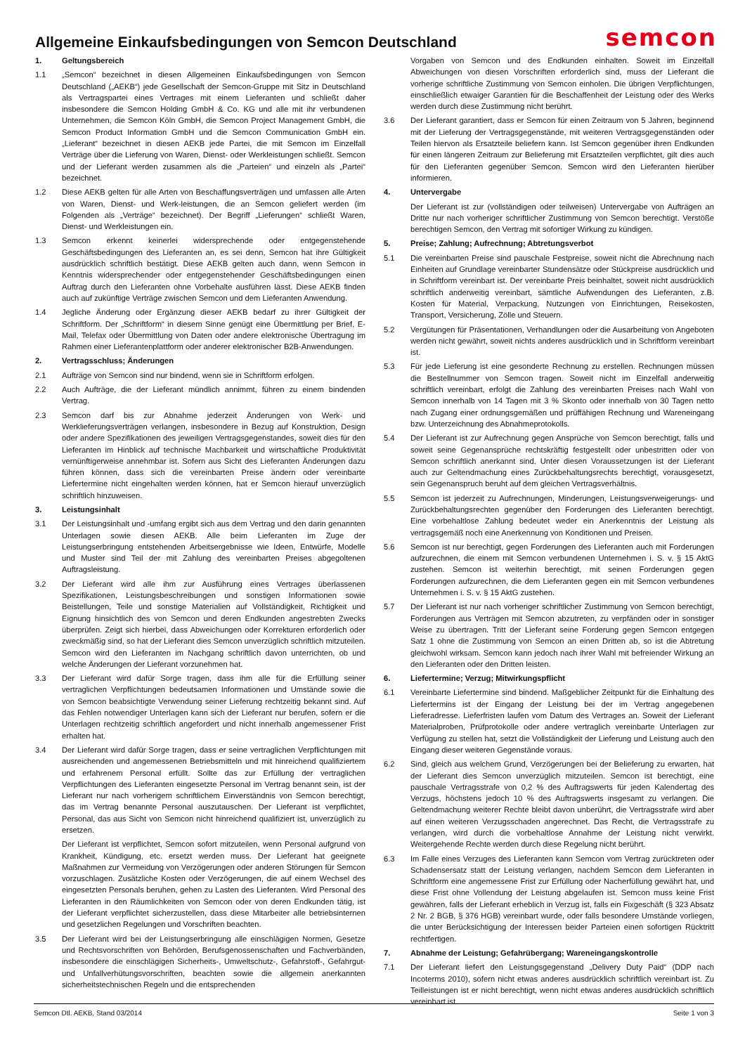Allgemeine Einkaufsbedingungen von Semcon Deutschland
semcon
1. Geltungsbereich
1.1 „Semcon“ bezeichnet in diesen Allgemeinen Einkaufsbedingungen von Semcon Deutschland („AEKB“) jede Gesellschaft der Semcon-Gruppe mit Sitz in Deutschland als Vertragspartei eines Vertrages mit einem Lieferanten und schließt daher insbesondere die Semcon Holding GmbH & Co. KG und alle mit ihr verbundenen Unternehmen, die Semcon Köln GmbH, die Semcon Project Management GmbH, die Semcon Product Information GmbH und die Semcon Communication GmbH ein. „Lieferant“ bezeichnet in diesen AEKB jede Partei, die mit Semcon im Einzelfall Verträge über die Lieferung von Waren, Dienst- oder Werkleistungen schließt. Semcon und der Lieferant werden zusammen als die „Parteien“ und einzeln als „Partei“ bezeichnet.
1.2 Diese AEKB gelten für alle Arten von Beschaffungsverträgen und umfassen alle Arten von Waren, Dienst- und Werk-leistungen, die an Semcon geliefert werden (im Folgenden als „Verträge“ bezeichnet). Der Begriff „Lieferungen“ schließt Waren, Dienst- und Werkleistungen ein.
1.3 Semcon erkennt keinerlei widersprechende oder entgegenstehende Geschäftsbedingungen des Lieferanten an, es sei denn, Semcon hat ihre Gültigkeit ausdrücklich schriftlich bestätigt. Diese AEKB gelten auch dann, wenn Semcon in Kenntnis widersprechender oder entgegenstehender Geschäftsbedingungen einen Auftrag durch den Lieferanten ohne Vorbehalte ausführen lässt. Diese AEKB finden auch auf zukünftige Verträge zwischen Semcon und dem Lieferanten Anwendung.
1.4 Jegliche Änderung oder Ergänzung dieser AEKB bedarf zu ihrer Gültigkeit der Schriftform. Der „Schriftform“ in diesem Sinne genügt eine Übermittlung per Brief, E-Mail, Telefax oder Übermittlung von Daten oder andere elektronische Übertragung im Rahmen einer Lieferantenplattform oder anderer elektronischer B2B-Anwendungen.
2. Vertragsschluss; Änderungen
2.1 Aufträge von Semcon sind nur bindend, wenn sie in Schriftform erfolgen.
2.2 Auch Aufträge, die der Lieferant mündlich annimmt, führen zu einem bindenden Vertrag.
2.3 Semcon darf bis zur Abnahme jederzeit Änderungen von Werk- und Werklieferungsverträgen verlangen, insbesondere in Bezug auf Konstruktion, Design oder andere Spezifikationen des jeweiligen Vertragsgegenstandes, soweit dies für den Lieferanten im Hinblick auf technische Machbarkeit und wirtschaftliche Produktivität vernünftigerweise annehmbar ist. Sofern aus Sicht des Lieferanten Änderungen dazu führen können, dass sich die vereinbarten Preise ändern oder vereinbarte Liefertermine nicht eingehalten werden können, hat er Semcon hierauf unverzüglich schriftlich hinzuweisen.
3. Leistungsinhalt
3.1 Der Leistungsinhalt und -umfang ergibt sich aus dem Vertrag und den darin genannten Unterlagen sowie diesen AEKB. Alle beim Lieferanten im Zuge der Leistungserbringung entstehenden Arbeitsergebnisse wie Ideen, Entwürfe, Modelle und Muster sind Teil der mit Zahlung des vereinbarten Preises abgegoltenen Auftragsleistung.
3.2 Der Lieferant wird alle ihm zur Ausführung eines Vertrages überlassenen Spezifikationen, Leistungsbeschreibungen und sonstigen Informationen sowie Beistellungen, Teile und sonstige Materialien auf Vollständigkeit, Richtigkeit und Eignung hinsichtlich des von Semcon und deren Endkunden angestrebten Zwecks überprüfen. Zeigt sich hierbei, dass Abweichungen oder Korrekturen erforderlich oder zweckmäßig sind, so hat der Lieferant dies Semcon unverzüglich schriftlich mitzuteilen. Semcon wird den Lieferanten im Nachgang schriftlich davon unterrichten, ob und welche Änderungen der Lieferant vorzunehmen hat.
3.3 Der Lieferant wird dafür Sorge tragen, dass ihm alle für die Erfüllung seiner vertraglichen Verpflichtungen bedeutsamen Informationen und Umstände sowie die von Semcon beabsichtigte Verwendung seiner Lieferung rechtzeitig bekannt sind. Auf das Fehlen notwendiger Unterlagen kann sich der Lieferant nur berufen, sofern er die Unterlagen rechtzeitig schriftlich angefordert und nicht innerhalb angemessener Frist erhalten hat.
3.4 Der Lieferant wird dafür Sorge tragen, dass er seine vertraglichen Verpflichtungen mit ausreichenden und angemessenen Betriebsmitteln und mit hinreichend qualifiziertem und erfahrenem Personal erfüllt. Sollte das zur Erfüllung der vertraglichen Verpflichtungen des Lieferanten eingesetzte Personal im Vertrag benannt sein, ist der Lieferant nur nach vorherigem schriftlichem Einverständnis von Semcon berechtigt, das im Vertrag benannte Personal auszutauschen. Der Lieferant ist verpflichtet, Personal, das aus Sicht von Semcon nicht hinreichend qualifiziert ist, unverzüglich zu ersetzen.
Der Lieferant ist verpflichtet, Semcon sofort mitzuteilen, wenn Personal aufgrund von Krankheit, Kündigung, etc. ersetzt werden muss. Der Lieferant hat geeignete Maßnahmen zur Vermeidung von Verzögerungen oder anderen Störungen für Semcon vorzuschlagen. Zusätzliche Kosten oder Verzögerungen, die auf einem Wechsel des eingesetzten Personals beruhen, gehen zu Lasten des Lieferanten. Wird Personal des Lieferanten in den Räumlichkeiten von Semcon oder von deren Endkunden tätig, ist der Lieferant verpflichtet sicherzustellen, dass diese Mitarbeiter alle betriebsinternen und gesetzlichen Regelungen und Vorschriften beachten.
3.5 Der Lieferant wird bei der Leistungserbringung alle einschlägigen Normen, Gesetze und Rechtsvorschriften von Behörden, Berufsgenossenschaften und Fachverbänden, insbesondere die einschlägigen Sicherheits-, Umweltschutz-, Gefahrstoff-, Gefahrgut- und Unfallverhütungsvorschriften, beachten sowie die allgemein anerkannten sicherheitstechnischen Regeln und die entsprechenden
Vorgaben von Semcon und des Endkunden einhalten. Soweit im Einzelfall Abweichungen von diesen Vorschriften erforderlich sind, muss der Lieferant die vorherige schriftliche Zustimmung von Semcon einholen. Die übrigen Verpflichtungen, einschließlich etwaiger Garantien für die Beschaffenheit der Leistung oder des Werks werden durch diese Zustimmung nicht berührt.
3.6 Der Lieferant garantiert, dass er Semcon für einen Zeitraum von 5 Jahren, beginnend mit der Lieferung der Vertragsgegenstände, mit weiteren Vertragsgegenständen oder Teilen hiervon als Ersatzteile beliefern kann. Ist Semcon gegenüber ihren Endkunden für einen längeren Zeitraum zur Belieferung mit Ersatzteilen verpflichtet, gilt dies auch für den Lieferanten gegenüber Semcon. Semcon wird den Lieferanten hierüber informieren.
4. Untervergabe
Der Lieferant ist zur (vollständigen oder teilweisen) Untervergabe von Aufträgen an Dritte nur nach vorheriger schriftlicher Zustimmung von Semcon berechtigt. Verstöße berechtigen Semcon, den Vertrag mit sofortiger Wirkung zu kündigen.
5. Preise; Zahlung; Aufrechnung; Abtretungsverbot
5.1 Die vereinbarten Preise sind pauschale Festpreise, soweit nicht die Abrechnung nach Einheiten auf Grundlage vereinbarter Stundensätze oder Stückpreise ausdrücklich und in Schriftform vereinbart ist. Der vereinbarte Preis beinhaltet, soweit nicht ausdrücklich schriftlich anderweitig vereinbart, sämtliche Aufwendungen des Lieferanten, z.B. Kosten für Material, Verpackung, Nutzungen von Einrichtungen, Reisekosten, Transport, Versicherung, Zölle und Steuern.
5.2 Vergütungen für Präsentationen, Verhandlungen oder die Ausarbeitung von Angeboten werden nicht gewährt, soweit nichts anderes ausdrücklich und in Schriftform vereinbart ist.
5.3 Für jede Lieferung ist eine gesonderte Rechnung zu erstellen. Rechnungen müssen die Bestellnummer von Semcon tragen. Soweit nicht im Einzelfall anderweitig schriftlich vereinbart, erfolgt die Zahlung des vereinbarten Preises nach Wahl von Semcon innerhalb von 14 Tagen mit 3 % Skonto oder innerhalb von 30 Tagen netto nach Zugang einer ordnungsgemäßen und prüffähigen Rechnung und Wareneingang bzw. Unterzeichnung des Abnahmeprotokolls.
5.4 Der Lieferant ist zur Aufrechnung gegen Ansprüche von Semcon berechtigt, falls und soweit seine Gegenansprüche rechtskräftig festgestellt oder unbestritten oder von Semcon schriftlich anerkannt sind. Unter diesen Voraussetzungen ist der Lieferant auch zur Geltendmachung eines Zurückbehaltungsrechts berechtigt, vorausgesetzt, sein Gegenanspruch beruht auf dem gleichen Vertragsverhältnis.
5.5 Semcon ist jederzeit zu Aufrechnungen, Minderungen, Leistungsverweigerungs- und Zurückbehaltungsrechten gegenüber den Forderungen des Lieferanten berechtigt. Eine vorbehaltlose Zahlung bedeutet weder ein Anerkenntnis der Leistung als vertragsgemäß noch eine Anerkennung von Konditionen und Preisen.
5.6 Semcon ist nur berechtigt, gegen Forderungen des Lieferanten auch mit Forderungen aufzurechnen, die einem mit Semcon verbundenen Unternehmen i. S. v. § 15 AktG zustehen. Semcon ist weiterhin berechtigt, mit seinen Forderungen gegen Forderungen aufzurechnen, die dem Lieferanten gegen ein mit Semcon verbundenes Unternehmen i. S. v. § 15 AktG zustehen.
5.7 Der Lieferant ist nur nach vorheriger schriftlicher Zustimmung von Semcon berechtigt, Forderungen aus Verträgen mit Semcon abzutreten, zu verpfänden oder in sonstiger Weise zu übertragen. Tritt der Lieferant seine Forderung gegen Semcon entgegen Satz 1 ohne die Zustimmung von Semcon an einen Dritten ab, so ist die Abtretung gleichwohl wirksam. Semcon kann jedoch nach ihrer Wahl mit befreiender Wirkung an den Lieferanten oder den Dritten leisten.
6. Liefertermine; Verzug; Mitwirkungspflicht
6.1 Vereinbarte Liefertermine sind bindend. Maßgeblicher Zeitpunkt für die Einhaltung des Liefertermins ist der Eingang der Leistung bei der im Vertrag angegebenen Lieferadresse. Lieferfristen laufen vom Datum des Vertrages an. Soweit der Lieferant Materialproben, Prüfprotokolle oder andere vertraglich vereinbarte Unterlagen zur Verfügung zu stellen hat, setzt die Vollständigkeit der Lieferung und Leistung auch den Eingang dieser weiteren Gegenstände voraus.
6.2 Sind, gleich aus welchem Grund, Verzögerungen bei der Belieferung zu erwarten, hat der Lieferant dies Semcon unverzüglich mitzuteilen. Semcon ist berechtigt, eine pauschale Vertragsstrafe von 0,2 % des Auftragswerts für jeden Kalendertag des Verzugs, höchstens jedoch 10 % des Auftragswerts insgesamt zu verlangen. Die Geltendmachung weiterer Rechte bleibt davon unberührt, die Vertragsstrafe wird aber auf einen weiteren Verzugsschaden angerechnet. Das Recht, die Vertragsstrafe zu verlangen, wird durch die vorbehaltlose Annahme der Leistung nicht verwirkt. Weitergehende Rechte werden durch diese Regelung nicht berührt.
6.3 Im Falle eines Verzuges des Lieferanten kann Semcon vom Vertrag zurücktreten oder Schadensersatz statt der Leistung verlangen, nachdem Semcon dem Lieferanten in Schriftform eine angemessene Frist zur Erfüllung oder Nacherfüllung gewährt hat, und diese Frist ohne Vollendung der Leistung abgelaufen ist. Semcon muss keine Frist gewähren, falls der Lieferant erheblich in Verzug ist, falls ein Fixgeschäft (§ 323 Absatz 2 Nr. 2 BGB, § 376 HGB) vereinbart wurde, oder falls besondere Umstände vorliegen, die unter Berücksichtigung der Interessen beider Parteien einen sofortigen Rücktritt rechtfertigen.
7. Abnahme der Leistung; Gefahrübergang; Wareneingangskontrolle
7.1 Der Lieferant liefert den Leistungsgegenstand „Delivery Duty Paid“ (DDP nach Incoterms 2010), sofern nicht etwas anderes ausdrücklich schriftlich vereinbart ist. Zu Teilleistungen ist er nicht berechtigt, wenn nicht etwas anderes ausdrücklich schriftlich vereinbart ist.
Semcon Dtl. AEKB, Stand 03/2014 Seite 1 von 3